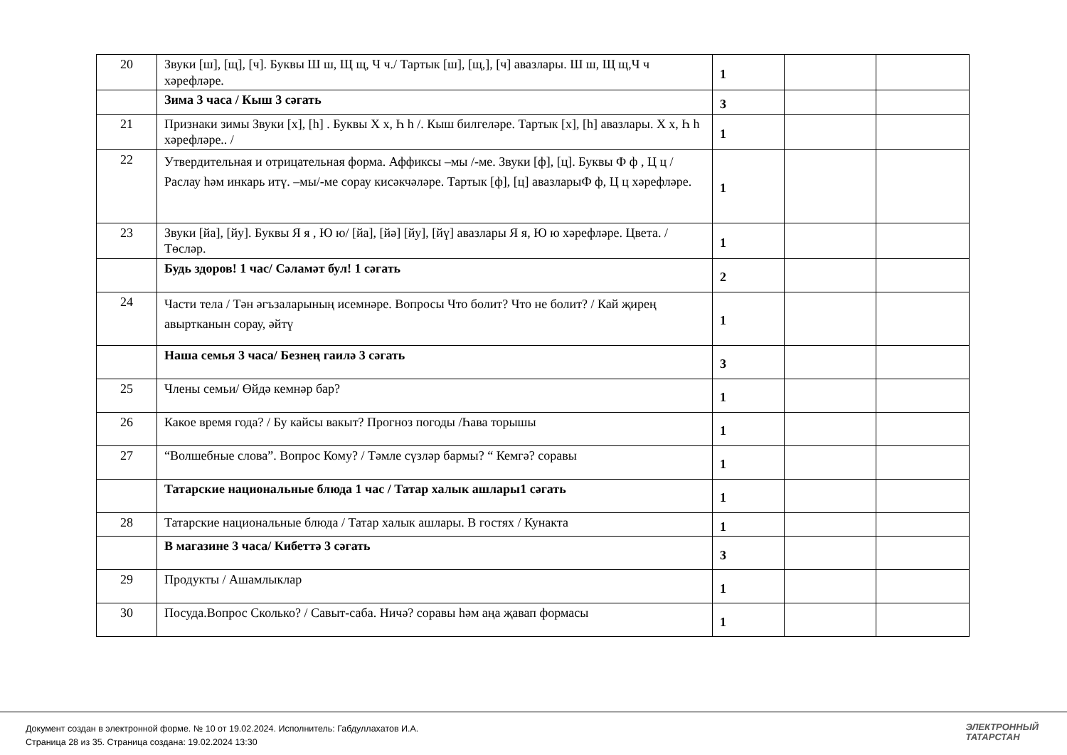| 20 | Звуки [ш], [щ], [ч]. Буквы Ш ш, Щ щ, Ч ч./ Тартык [ш], [щ,], [ч] авазлары. Ш ш, Щ щ,Ч ч хәрефләре. | 1 | | |
| | Зима 3 часа / Кыш 3 сәгать | 3 | | |
| 21 | Признаки зимы Звуки [х], [һ] . Буквы Х х, Һ һ /. Кыш билгеләре. Тартык [х], [һ] авазлары. Х х, Һ һ хәрефләре.. / | 1 | | |
| 22 | Утвердительная и отрицательная форма. Аффиксы –мы /-ме. Звуки [ф], [ц]. Буквы Ф ф , Ц ц / Раслау һәм инкарь итү. –мы/-ме сорау кисәкчәләре. Тартык [ф], [ц] авазларыФ ф, Ц ц хәрефләре. | 1 | | |
| 23 | Звуки [йа], [йу]. Буквы Я я , Ю ю/ [йа], [йә] [йу], [йү] авазлары Я я, Ю ю хәрефләре. Цвета. / Төсләр. | 1 | | |
| | Будь здоров! 1 час/ Сәламәт бул! 1 сәгать | 2 | | |
| 24 | Части тела / Тән әгъзаларының исемнәре. Вопросы Что болит? Что не болит? / Кай җирең авыртканын сорау, әйтү | 1 | | |
| | Наша семья 3 часа/ Безнең гаилә 3 сәгать | 3 | | |
| 25 | Члены семьи/ Өйдә кемнәр бар? | 1 | | |
| 26 | Какое время года? / Бу кайсы вакыт? Прогноз погоды /Һава торышы | 1 | | |
| 27 | “Волшебные слова”. Вопрос Кому? / Тәмле сүзләр бармы? “ Кемгә? соравы | 1 | | |
| | Татарские национальные блюда 1 час / Татар халык ашлары1 сәгать | 1 | | |
| 28 | Татарские национальные блюда / Татар халык ашлары. В гостях / Кунакта | 1 | | |
| | В магазине 3 часа/ Кибеттә 3 сәгать | 3 | | |
| 29 | Продукты / Ашамлыклар | 1 | | |
| 30 | Посуда.Вопрос Сколько? / Савыт-саба. Ничә? соравы һәм аңа җавап формасы | 1 | | |
Документ создан в электронной форме. № 10 от 19.02.2024. Исполнитель: Габдуллахатов И.А.
Страница 28 из 35. Страница создана: 19.02.2024 13:30
ЭЛЕКТРОННЫЙ
ТАТАРСТАН